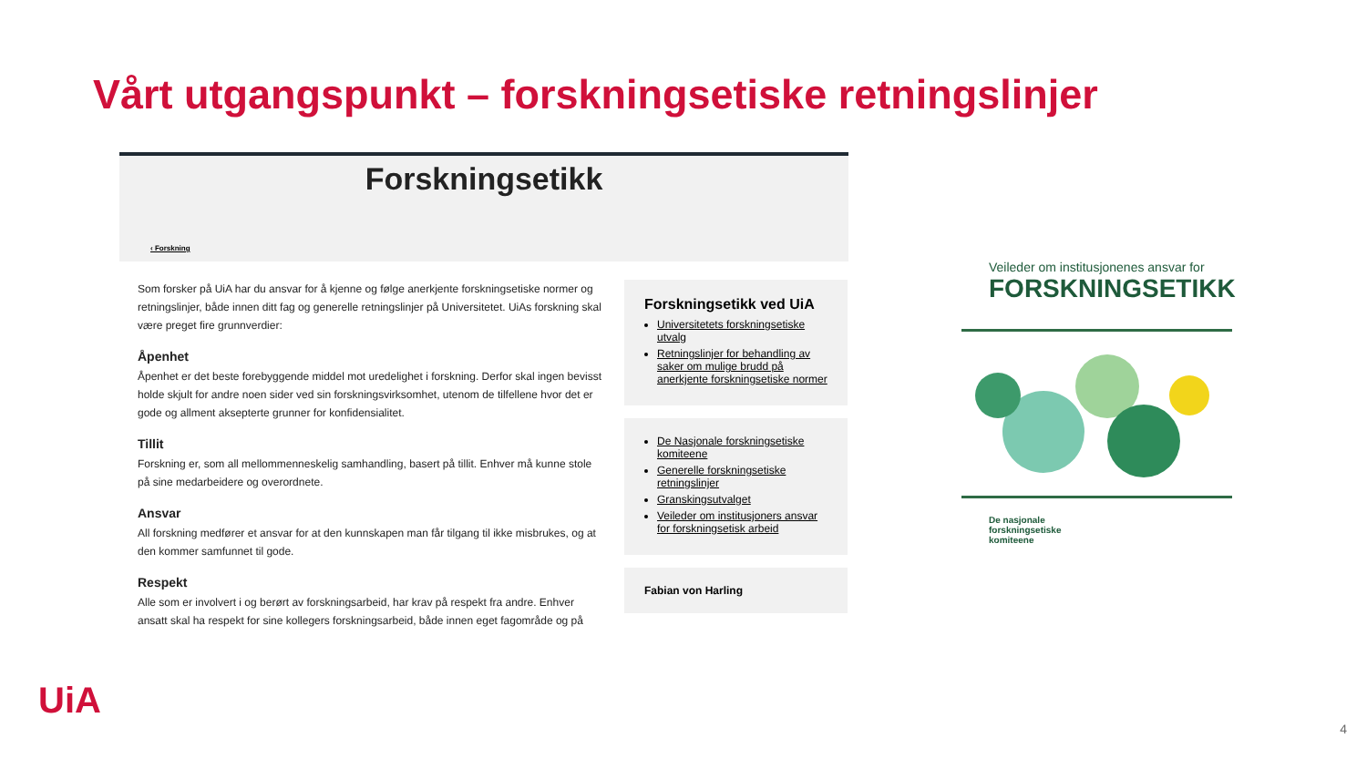Vårt utgangspunkt – forskningsetiske retningslinjer
Forskningsetikk
‹ Forskning
Som forsker på UiA har du ansvar for å kjenne og følge anerkjente forskningsetiske normer og retningslinjer, både innen ditt fag og generelle retningslinjer på Universitetet. UiAs forskning skal være preget fire grunnverdier:
Åpenhet
Åpenhet er det beste forebyggende middel mot uredelighet i forskning. Derfor skal ingen bevisst holde skjult for andre noen sider ved sin forskningsvirksomhet, utenom de tilfellene hvor det er gode og allment aksepterte grunner for konfidensialitet.
Tillit
Forskning er, som all mellommenneskelig samhandling, basert på tillit. Enhver må kunne stole på sine medarbeidere og overordnete.
Ansvar
All forskning medfører et ansvar for at den kunnskapen man får tilgang til ikke misbrukes, og at den kommer samfunnet til gode.
Respekt
Alle som er involvert i og berørt av forskningsarbeid, har krav på respekt fra andre. Enhver ansatt skal ha respekt for sine kollegers forskningsarbeid, både innen eget fagområde og på
Forskningsetikk ved UiA
Universitetets forskningsetiske utvalg
Retningslinjer for behandling av saker om mulige brudd på anerkjente forskningsetiske normer
De Nasjonale forskningsetiske komiteene
Generelle forskningsetiske retningslinjer
Granskingsutvalget
Veileder om institusjoners ansvar for forskningsetisk arbeid
Fabian von Harling
Veileder om institusjonenes ansvar for
FORSKNINGSETIKK
De nasjonale
forskningsetiske
komiteene
UiA
4